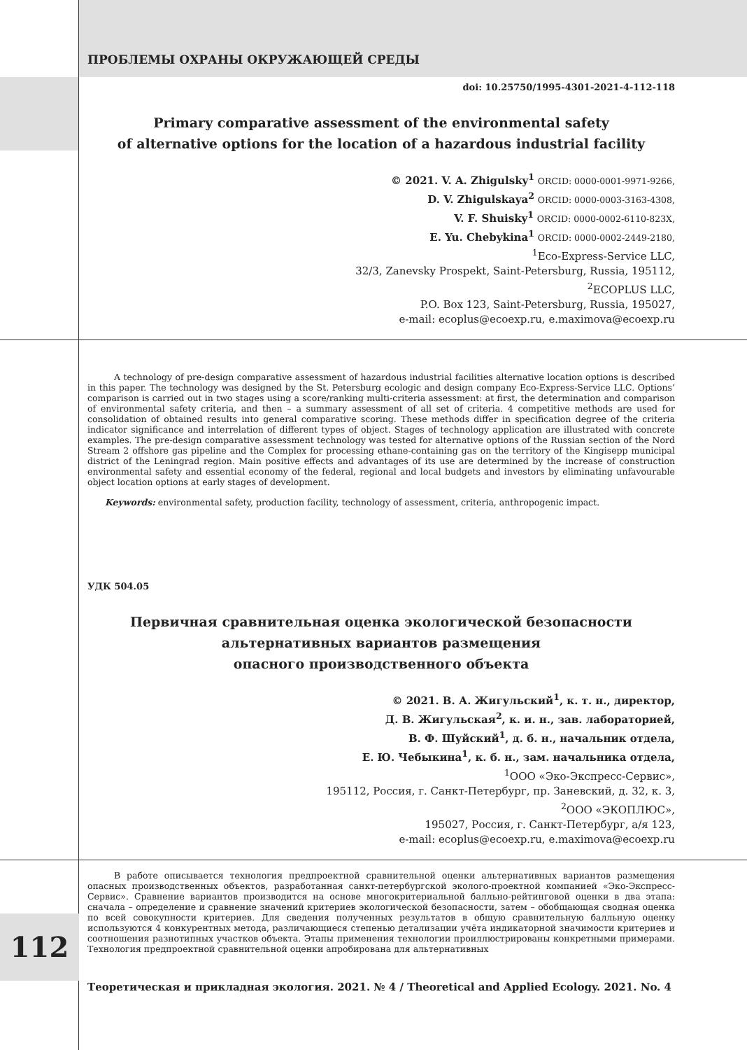ПРОБЛЕМЫ ОХРАНЫ ОКРУЖАЮЩЕЙ СРЕДЫ
doi: 10.25750/1995-4301-2021-4-112-118
Primary comparative assessment of the environmental safety
of alternative options for the location of a hazardous industrial facility
© 2021. V. A. Zhigulsky<sup>1</sup> ORCID: 0000-0001-9971-9266,
D. V. Zhigulskaya<sup>2</sup> ORCID: 0000-0003-3163-4308,
V. F. Shuisky<sup>1</sup> ORCID: 0000-0002-6110-823X,
E. Yu. Chebykina<sup>1</sup> ORCID: 0000-0002-2449-2180,
<sup>1</sup> Eco-Express-Service LLC,
32/3, Zanevsky Prospekt, Saint-Petersburg, Russia, 195112,
<sup>2</sup> ECOPLUS LLC,
P.O. Box 123, Saint-Petersburg, Russia, 195027,
e-mail: ecoplus@ecoexp.ru, e.maximova@ecoexp.ru
A technology of pre-design comparative assessment of hazardous industrial facilities alternative location options is described in this paper. The technology was designed by the St. Petersburg ecologic and design company Eco-Express-Service LLC. Options’ comparison is carried out in two stages using a score/ranking multi-criteria assessment: at first, the determination and comparison of environmental safety criteria, and then – a summary assessment of all set of criteria. 4 competitive methods are used for consolidation of obtained results into general comparative scoring. These methods differ in specification degree of the criteria indicator significance and interrelation of different types of object. Stages of technology application are illustrated with concrete examples. The pre-design comparative assessment technology was tested for alternative options of the Russian section of the Nord Stream 2 offshore gas pipeline and the Complex for processing ethane-containing gas on the territory of the Kingisepp municipal district of the Leningrad region. Main positive effects and advantages of its use are determined by the increase of construction environmental safety and essential economy of the federal, regional and local budgets and investors by eliminating unfavourable object location options at early stages of development.
Keywords: environmental safety, production facility, technology of assessment, criteria, anthropogenic impact.
УДК 504.05
Первичная сравнительная оценка экологической безопасности
альтернативных вариантов размещения
опасного производственного объекта
© 2021. В. А. Жигульский<sup>1</sup>, к. т. н., директор,
Д. В. Жигульская<sup>2</sup>, к. и. н., зав. лабораторией,
В. Ф. Шуйский<sup>1</sup>, д. б. н., начальник отдела,
Е. Ю. Чебыкина<sup>1</sup>, к. б. н., зам. начальника отдела,
<sup>1</sup> ООО «Эко-Экспресс-Сервис»,
195112, Россия, г. Санкт-Петербург, пр. Заневский, д. 32, к. 3,
<sup>2</sup> ООО «ЭКОПЛЮС»,
195027, Россия, г. Санкт-Петербург, а/я 123,
e-mail: ecoplus@ecoexp.ru, e.maximova@ecoexp.ru
В работе описывается технология предпроектной сравнительной оценки альтернативных вариантов размещения опасных производственных объектов, разработанная санкт-петербургской эколого-проектной компанией «Эко-Экспресс-Сервис». Сравнение вариантов производится на основе многокритериальной балльно-рейтинговой оценки в два этапа: сначала – определение и сравнение значений критериев экологической безопасности, затем – обобщающая сводная оценка по всей совокупности критериев. Для сведения полученных результатов в общую сравнительную балльную оценку используются 4 конкурентных метода, различающиеся степенью детализации учёта индикаторной значимости критериев и соотношения разнотипных участков объекта. Этапы применения технологии проиллюстрированы конкретными примерами. Технология предпроектной сравнительной оценки апробирована для альтернативных
Теоретическая и прикладная экология. 2021. № 4 / Theoretical and Applied Ecology. 2021. No. 4
112